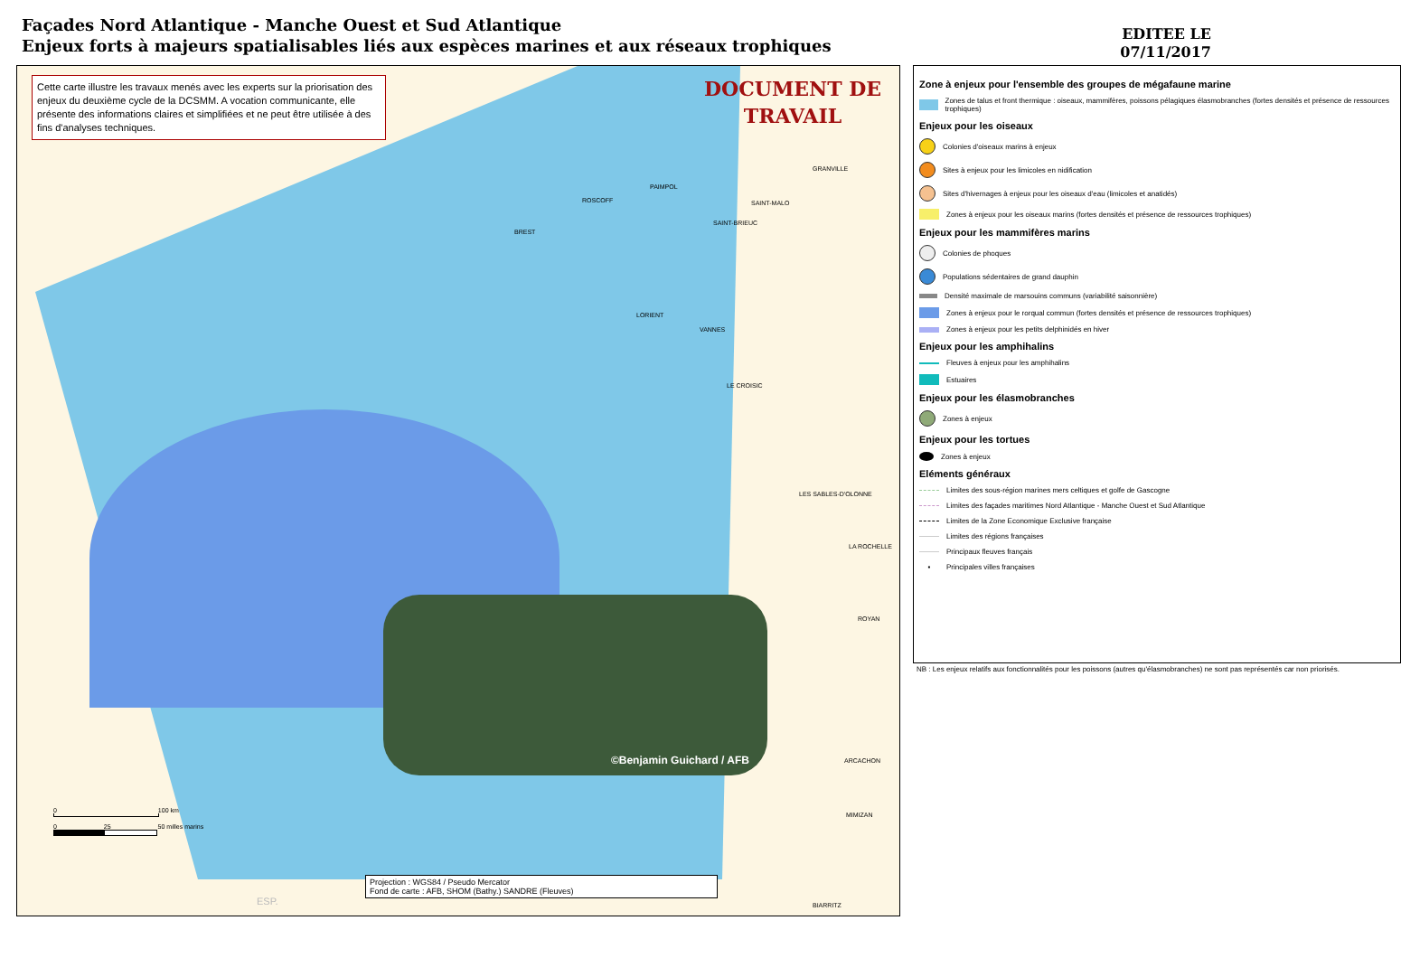Façades Nord Atlantique - Manche Ouest et Sud Atlantique
Enjeux forts à majeurs spatialisables liés aux espèces marines et aux réseaux trophiques
EDITEE LE
07/11/2017
Cette carte illustre les travaux menés avec les experts sur la priorisation des enjeux du deuxième cycle de la DCSMM. A vocation communicante, elle présente des informations claires et simplifiées et ne peut être utilisée à des fins d'analyses techniques.
DOCUMENT DE
TRAVAIL
GRANVILLE
ROSCOFF
PAIMPOL
SAINT-BRIEUC
SAINT-MALO
BREST
LORIENT
VANNES
LE CROISIC
LES SABLES-D'OLONNE
LA ROCHELLE
ROYAN
ARCACHON
MIMIZAN
BIARRITZ ESP.
©Benjamin Guichard / AFB
0 100 km
0 25 50 milles marins
Projection : WGS84 / Pseudo Mercator
Fond de carte : AFB, SHOM (Bathy.) SANDRE (Fleuves)
Zone à enjeux pour l'ensemble des groupes de mégafaune marine
Zones de talus et front thermique : oiseaux, mammifères, poissons pélagiques élasmobranches (fortes densités et présence de ressources trophiques)
Enjeux pour les oiseaux
Colonies d'oiseaux marins à enjeux
Sites à enjeux pour les limicoles en nidification
Sites d'hivernages à enjeux pour les oiseaux d'eau (limicoles et anatidés)
Zones à enjeux pour les oiseaux marins (fortes densités et présence de ressources trophiques)
Enjeux pour les mammifères marins
Colonies de phoques
Populations sédentaires de grand dauphin
Densité maximale de marsouins communs (variabilité saisonnière)
Zones à enjeux pour le rorqual commun (fortes densités et présence de ressources trophiques)
Zones à enjeux pour les petits delphinidés en hiver
Enjeux pour les amphihalins
Fleuves à enjeux pour les amphihalins
Estuaires
Enjeux pour les élasmobranches
Zones à enjeux
Enjeux pour les tortues
Zones à enjeux
Eléments généraux
Limites des sous-région marines mers celtiques et golfe de Gascogne
Limites des façades maritimes Nord Atlantique - Manche Ouest et Sud Atlantique
Limites de la Zone Economique Exclusive française
Limites des régions françaises
Principaux fleuves français
▪ Principales villes françaises
NB : Les enjeux relatifs aux fonctionnalités pour les poissons (autres qu'élasmobranches) ne sont pas représentés car non priorisés.